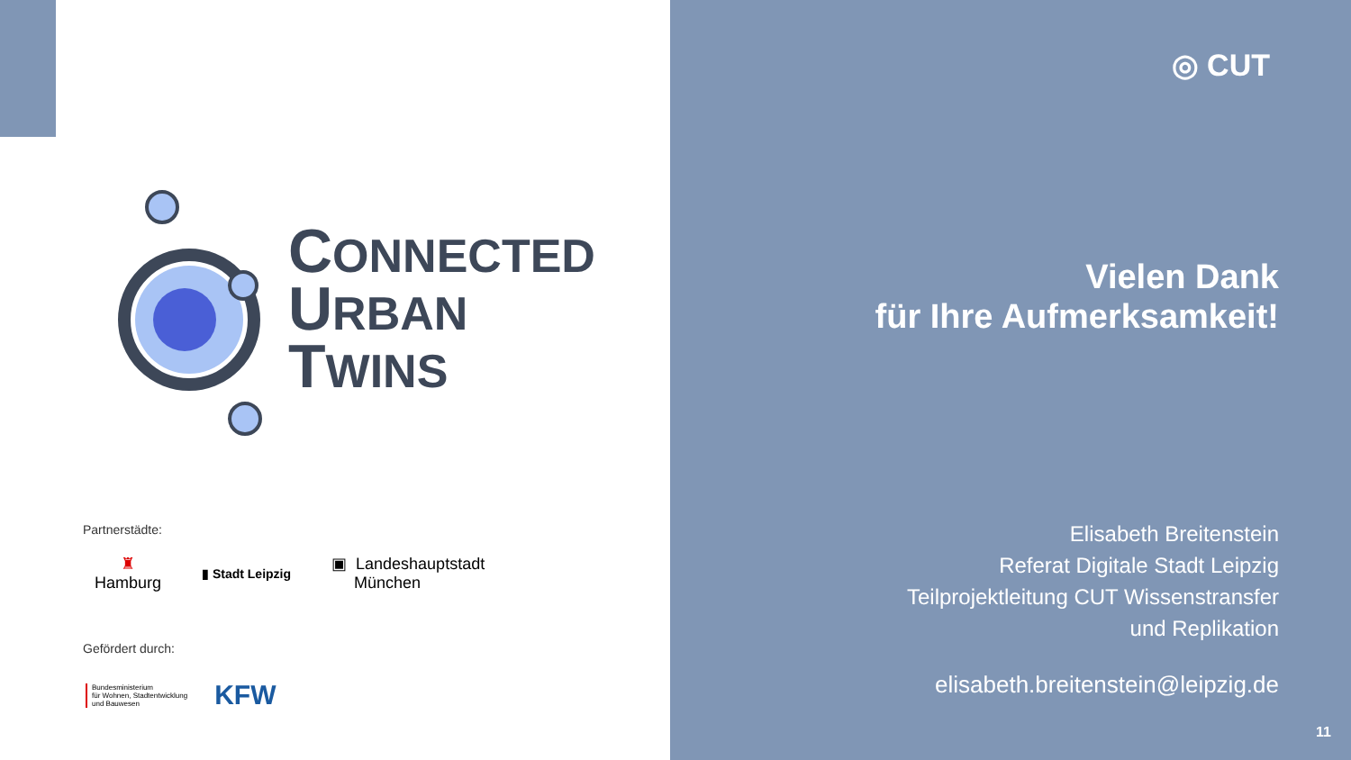CONNECTED
URBAN
TWINS
Partnerstädte:
♜
Hamburg
▮ Stadt Leipzig
▣ Landeshauptstadt
München
Gefördert durch:
Bundesministerium
für Wohnen, Stadtentwicklung
und Bauwesen
KFW
◎ CUT
Vielen Dank
für Ihre Aufmerksamkeit!
Elisabeth Breitenstein
Referat Digitale Stadt Leipzig
Teilprojektleitung CUT Wissenstransfer
und Replikation
elisabeth.breitenstein@leipzig.de
11